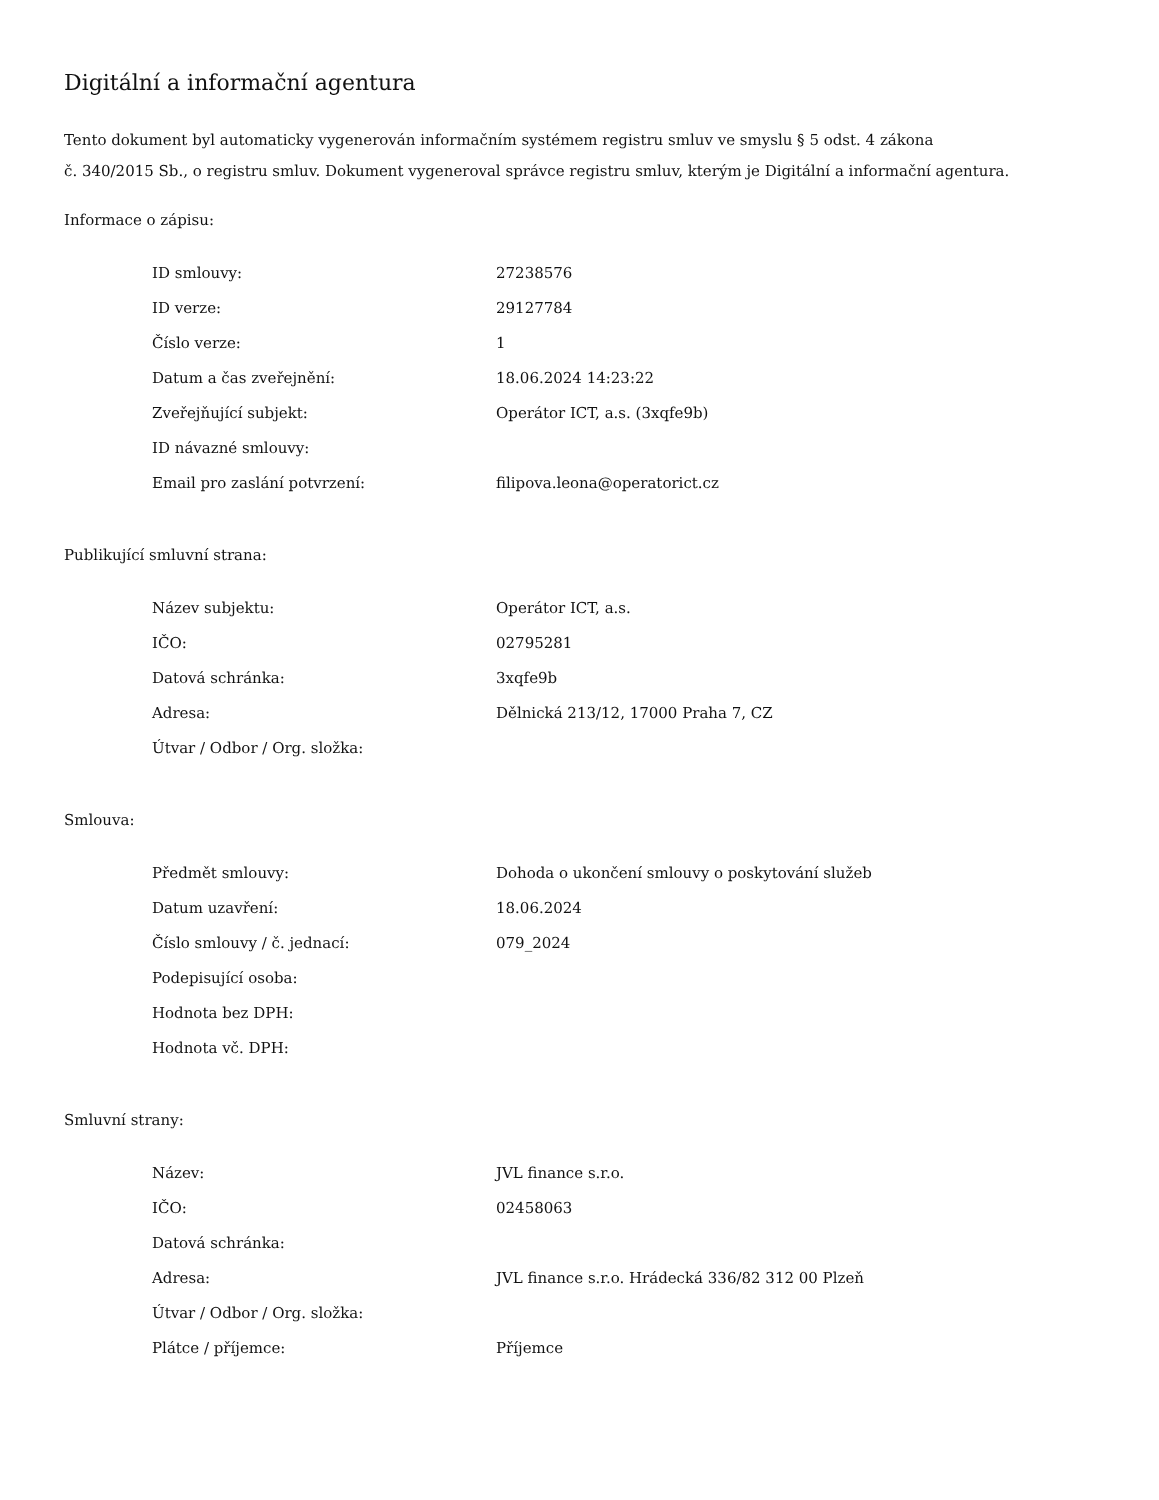Digitální a informační agentura
Tento dokument byl automaticky vygenerován informačním systémem registru smluv ve smyslu § 5 odst. 4 zákona
č. 340/2015 Sb., o registru smluv. Dokument vygeneroval správce registru smluv, kterým je Digitální a informační agentura.
Informace o zápisu:
| ID smlouvy: | 27238576 |
| ID verze: | 29127784 |
| Číslo verze: | 1 |
| Datum a čas zveřejnění: | 18.06.2024 14:23:22 |
| Zveřejňující subjekt: | Operátor ICT, a.s. (3xqfe9b) |
| ID návazné smlouvy: | |
| Email pro zaslání potvrzení: | filipova.leona@operatorict.cz |
Publikující smluvní strana:
| Název subjektu: | Operátor ICT, a.s. |
| IČO: | 02795281 |
| Datová schránka: | 3xqfe9b |
| Adresa: | Dělnická 213/12, 17000 Praha 7, CZ |
| Útvar / Odbor / Org. složka: | |
Smlouva:
| Předmět smlouvy: | Dohoda o ukončení smlouvy o poskytování služeb |
| Datum uzavření: | 18.06.2024 |
| Číslo smlouvy / č. jednací: | 079_2024 |
| Podepisující osoba: | |
| Hodnota bez DPH: | |
| Hodnota vč. DPH: | |
Smluvní strany:
| Název: | JVL finance s.r.o. |
| IČO: | 02458063 |
| Datová schránka: | |
| Adresa: | JVL finance s.r.o. Hrádecká 336/82 312 00 Plzeň |
| Útvar / Odbor / Org. složka: | |
| Plátce / příjemce: | Příjemce |